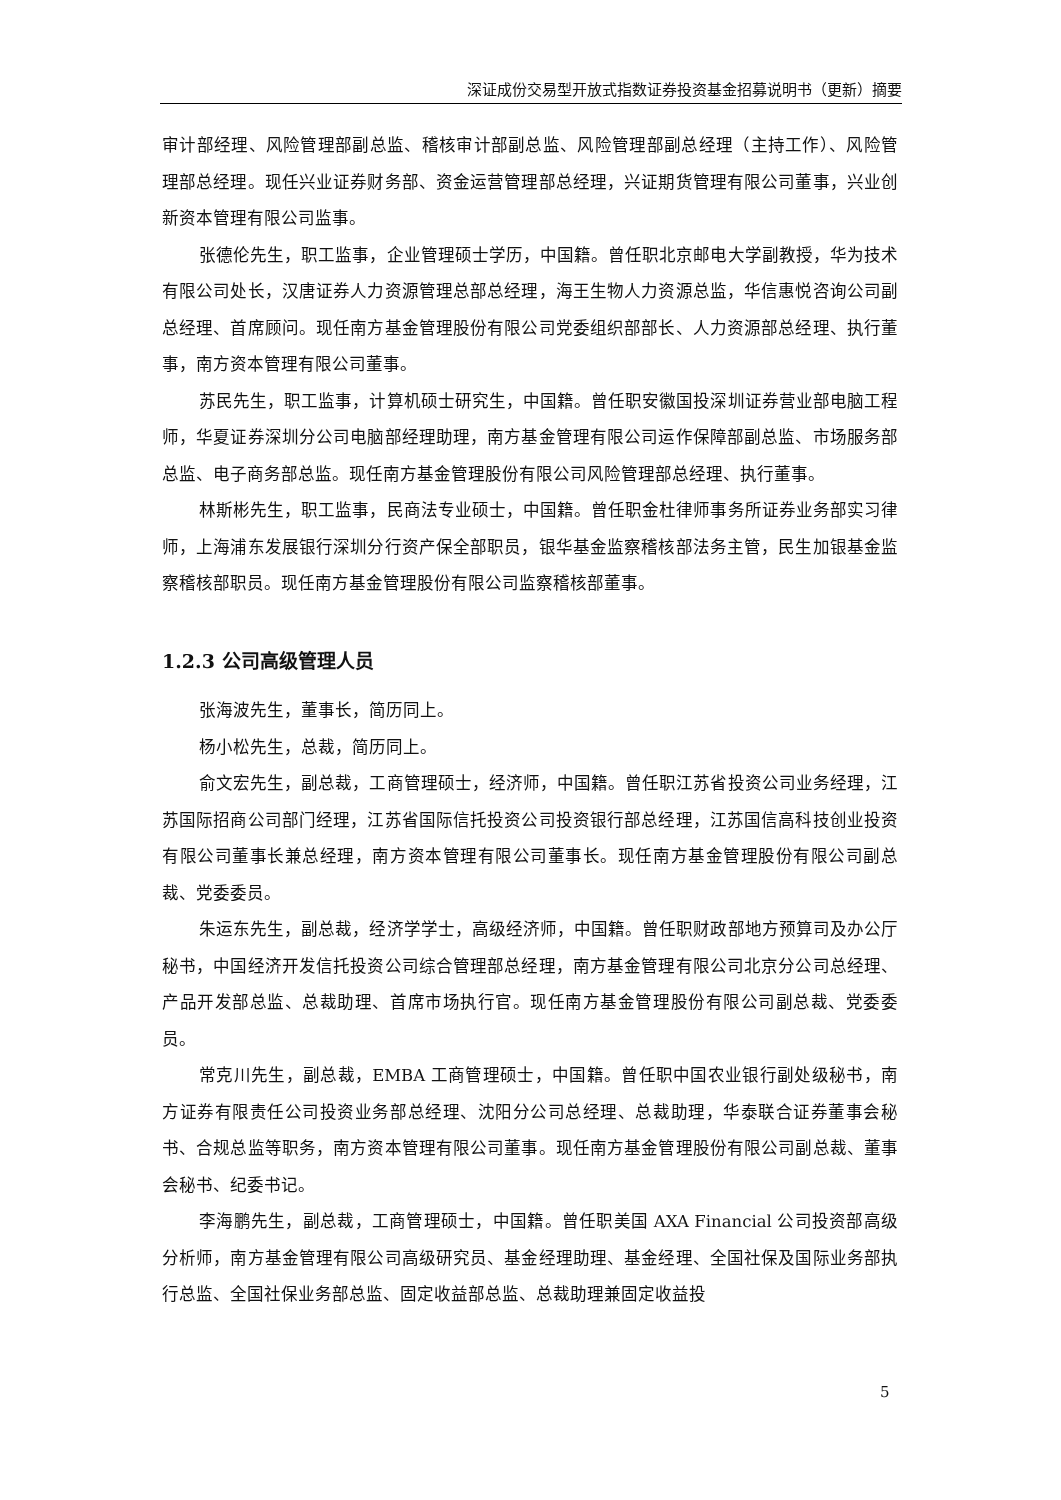深证成份交易型开放式指数证券投资基金招募说明书（更新）摘要
审计部经理、风险管理部副总监、稽核审计部副总监、风险管理部副总经理（主持工作）、风险管理部总经理。现任兴业证券财务部、资金运营管理部总经理，兴证期货管理有限公司董事，兴业创新资本管理有限公司监事。
张德伦先生，职工监事，企业管理硕士学历，中国籍。曾任职北京邮电大学副教授，华为技术有限公司处长，汉唐证券人力资源管理总部总经理，海王生物人力资源总监，华信惠悦咨询公司副总经理、首席顾问。现任南方基金管理股份有限公司党委组织部部长、人力资源部总经理、执行董事，南方资本管理有限公司董事。
苏民先生，职工监事，计算机硕士研究生，中国籍。曾任职安徽国投深圳证券营业部电脑工程师，华夏证券深圳分公司电脑部经理助理，南方基金管理有限公司运作保障部副总监、市场服务部总监、电子商务部总监。现任南方基金管理股份有限公司风险管理部总经理、执行董事。
林斯彬先生，职工监事，民商法专业硕士，中国籍。曾任职金杜律师事务所证券业务部实习律师，上海浦东发展银行深圳分行资产保全部职员，银华基金监察稽核部法务主管，民生加银基金监察稽核部职员。现任南方基金管理股份有限公司监察稽核部董事。
1.2.3 公司高级管理人员
张海波先生，董事长，简历同上。
杨小松先生，总裁，简历同上。
俞文宏先生，副总裁，工商管理硕士，经济师，中国籍。曾任职江苏省投资公司业务经理，江苏国际招商公司部门经理，江苏省国际信托投资公司投资银行部总经理，江苏国信高科技创业投资有限公司董事长兼总经理，南方资本管理有限公司董事长。现任南方基金管理股份有限公司副总裁、党委委员。
朱运东先生，副总裁，经济学学士，高级经济师，中国籍。曾任职财政部地方预算司及办公厅秘书，中国经济开发信托投资公司综合管理部总经理，南方基金管理有限公司北京分公司总经理、产品开发部总监、总裁助理、首席市场执行官。现任南方基金管理股份有限公司副总裁、党委委员。
常克川先生，副总裁，EMBA 工商管理硕士，中国籍。曾任职中国农业银行副处级秘书，南方证券有限责任公司投资业务部总经理、沈阳分公司总经理、总裁助理，华泰联合证券董事会秘书、合规总监等职务，南方资本管理有限公司董事。现任南方基金管理股份有限公司副总裁、董事会秘书、纪委书记。
李海鹏先生，副总裁，工商管理硕士，中国籍。曾任职美国 AXA Financial 公司投资部高级分析师，南方基金管理有限公司高级研究员、基金经理助理、基金经理、全国社保及国际业务部执行总监、全国社保业务部总监、固定收益部总监、总裁助理兼固定收益投
5